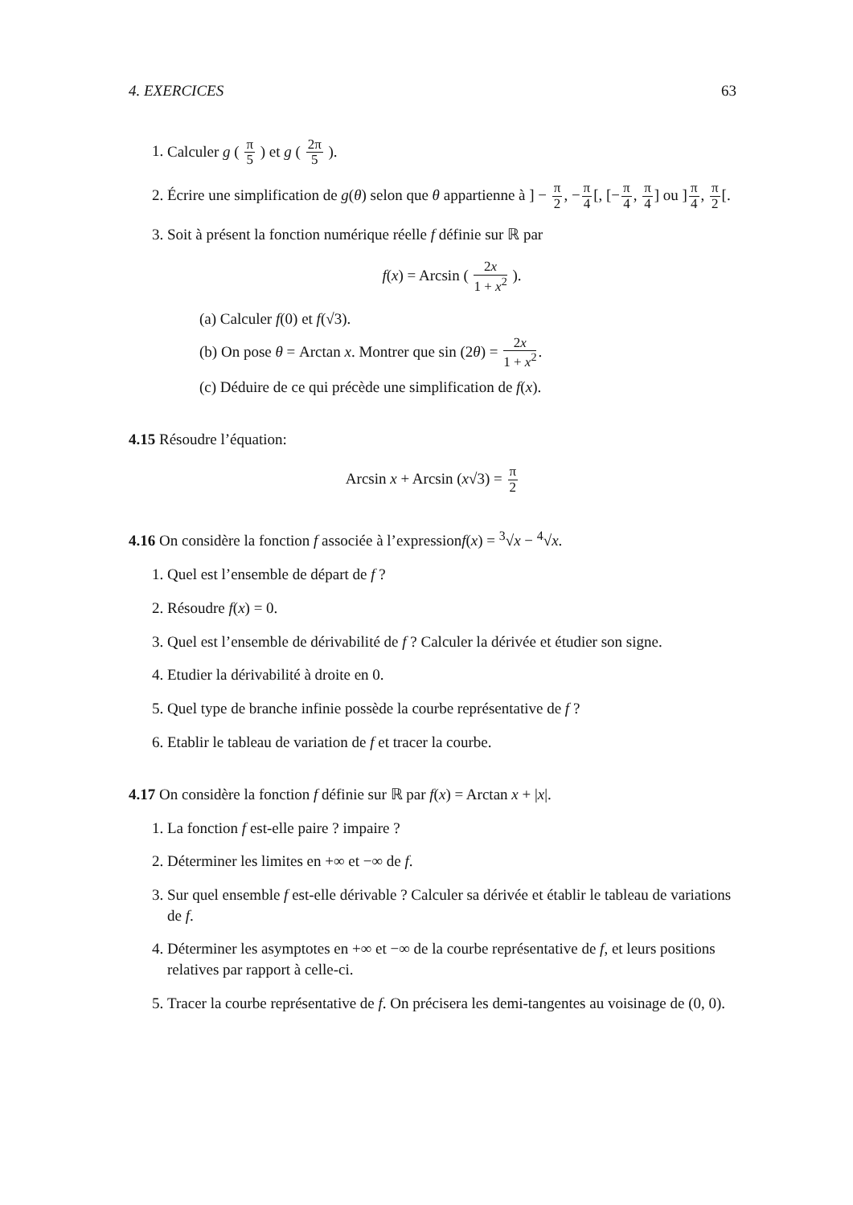4. EXERCICES 63
1. Calculer g ( π 5 ) et g ( 2π 5 ).
2. Écrire une simplification de g(θ) selon que θ appartienne à ] − π 2, −π 4[, [−π 4, π 4] ou ]π 4, π 2[.
3. Soit à présent la fonction numérique réelle f définie sur ℝ par
f(x) = Arcsin ( 2x 1 + x<sup>2</sup> ).
(a) Calculer f(0) et f(√3).
(b) On pose θ = Arctan x. Montrer que sin (2θ) = 2x 1 + x<sup>2</sup>.
(c) Déduire de ce qui précède une simplification de f(x).
4.15 Résoudre l’équation:
Arcsin x + Arcsin (x√3) = π 2
4.16 On considère la fonction f associée à l’expressionf(x) = <sup>3</sup>√x − <sup>4</sup>√x.
1. Quel est l’ensemble de départ de f ?
2. Résoudre f(x) = 0.
3. Quel est l’ensemble de dérivabilité de f ? Calculer la dérivée et étudier son signe.
4. Etudier la dérivabilité à droite en 0.
5. Quel type de branche infinie possède la courbe représentative de f ?
6. Etablir le tableau de variation de f et tracer la courbe.
4.17 On considère la fonction f définie sur ℝ par f(x) = Arctan x + |x|.
1. La fonction f est-elle paire ? impaire ?
2. Déterminer les limites en +∞ et −∞ de f.
3. Sur quel ensemble f est-elle dérivable ? Calculer sa dérivée et établir le tableau de variations de f.
4. Déterminer les asymptotes en +∞ et −∞ de la courbe représentative de f, et leurs positions relatives par rapport à celle-ci.
5. Tracer la courbe représentative de f. On précisera les demi-tangentes au voisinage de (0, 0).